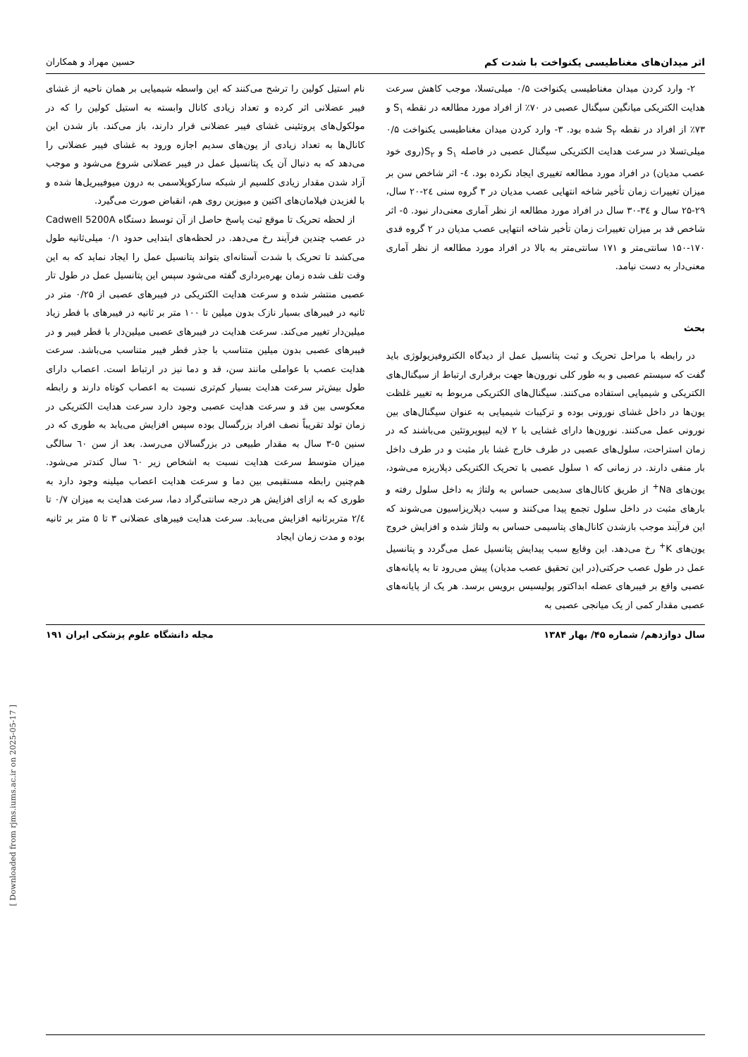اثر میدان‌های مغناطیسی یکنواخت با شدت کم حسین مهراد و همکاران
۲- وارد کردن میدان مغناطیسی یکنواخت ۰/۵ میلی‌تسلا، موجب کاهش سرعت هدایت الکتریکی میانگین سیگنال عصبی در ۷۰٪ از افراد مورد مطالعه در نقطه S<sub>۱</sub> و ۷۳٪ از افراد در نقطه S<sub>۲</sub> شده بود. ۳- وارد کردن میدان مغناطیسی یکنواخت ۰/۵ میلی‌تسلا در سرعت هدایت الکتریکی سیگنال عصبی در فاصله S<sub>۱</sub> و S<sub>۲</sub>(روی خود عصب مدیان) در افراد مورد مطالعه تغییری ایجاد نکرده بود. ٤- اثر شاخص سن بر میزان تغییرات زمان تأخیر شاخه انتهایی عصب مدیان در ۳ گروه سنی ۲٤-۲۰ سال، ۲۹-۲۵ سال و ۳٤-۳۰ سال در افراد مورد مطالعه از نظر آماری معنی‌دار نبود. ٥- اثر شاخص قد بر میزان تغییرات زمان تأخیر شاخه انتهایی عصب مدیان در ۲ گروه قدی ۱۷۰-۱۵۰ سانتی‌متر و ۱۷۱ سانتی‌متر به بالا در افراد مورد مطالعه از نظر آماری معنی‌دار به دست نیامد.
بحث
در رابطه با مراحل تحریک و ثبت پتانسیل عمل از دیدگاه الکتروفیزیولوژی باید گفت که سیستم عصبی و به طور کلی نورون‌ها جهت برقراری ارتباط از سیگنال‌های الکتریکی و شیمیایی استفاده می‌کنند. سیگنال‌های الکتریکی مربوط به تغییر غلظت یون‌ها در داخل غشای نورونی بوده و ترکیبات شیمیایی به عنوان سیگنال‌های بین نورونی عمل می‌کنند. نورون‌ها دارای غشایی با ۲ لایه لیپوپروتئین می‌باشند که در زمان استراحت، سلول‌های عصبی در طرف خارج غشا بار مثبت و در طرف داخل بار منفی دارند. در زمانی که ۱ سلول عصبی با تحریک الکتریکی دپلاریزه می‌شود، یون‌های Na<sup>+</sup> از طریق کانال‌های سدیمی حساس به ولتاژ به داخل سلول رفته و بارهای مثبت در داخل سلول تجمع پیدا می‌کنند و سبب دپلاریزاسیون می‌شوند که این فرآیند موجب بازشدن کانال‌های پتاسیمی حساس به ولتاژ شده و افزایش خروج یون‌های K<sup>+</sup> رخ می‌دهد. این وقایع سبب پیدایش پتانسیل عمل می‌گردد و پتانسیل عمل در طول عصب حرکتی(در این تحقیق عصب مدیان) پیش می‌رود تا به پایانه‌های عصبی واقع بر فیبرهای عضله ابداکتور پولیسیس برویس برسد. هر یک از پایانه‌های عصبی مقدار کمی از یک میانجی عصبی به
نام استیل کولین را ترشح می‌کنند که این واسطه شیمیایی بر همان ناحیه از غشای فیبر عضلانی اثر کرده و تعداد زیادی کانال وابسته به استیل کولین را که در مولکول‌های پروتئینی غشای فیبر عضلانی قرار دارند، باز می‌کند. باز شدن این کانال‌ها به تعداد زیادی از یون‌های سدیم اجازه ورود به غشای فیبر عضلانی را می‌دهد که به دنبال آن یک پتانسیل عمل در فیبر عضلانی شروع می‌شود و موجب آزاد شدن مقدار زیادی کلسیم از شبکه سارکوپلاسمی به درون میوفیبریل‌ها شده و با لغزیدن فیلامان‌های اکتین و میوزین روی هم، انقباض صورت می‌گیرد.
از لحظه تحریک تا موقع ثبت پاسخ حاصل از آن توسط دستگاه Cadwell 5200A در عصب چندین فرآیند رخ می‌دهد. در لحظه‌های ابتدایی حدود ۰/۱ میلی‌ثانیه طول می‌کشد تا تحریک با شدت آستانه‌ای بتواند پتانسیل عمل را ایجاد نماید که به این وقت تلف شده زمان بهره‌برداری گفته می‌شود سپس این پتانسیل عمل در طول تار عصبی منتشر شده و سرعت هدایت الکتریکی در فیبرهای عصبی از ۰/۲۵ متر در ثانیه در فیبرهای بسیار نازک بدون میلین تا ۱۰۰ متر بر ثانیه در فیبرهای با قطر زیاد میلین‌دار تغییر می‌کند. سرعت هدایت در فیبرهای عصبی میلین‌دار با قطر فیبر و در فیبرهای عصبی بدون میلین متناسب با جذر قطر فیبر متناسب می‌باشد. سرعت هدایت عصب با عواملی مانند سن، قد و دما نیز در ارتباط است. اعصاب دارای طول بیش‌تر سرعت هدایت بسیار کم‌تری نسبت به اعصاب کوتاه دارند و رابطه معکوسی بین قد و سرعت هدایت عصبی وجود دارد سرعت هدایت الکتریکی در زمان تولد تقریباً نصف افراد بزرگسال بوده سپس افزایش می‌یابد به طوری که در سنین ٥-۳ سال به مقدار طبیعی در بزرگسالان می‌رسد. بعد از سن ٦۰ سالگی میزان متوسط سرعت هدایت نسبت به اشخاص زیر ٦۰ سال کندتر می‌شود. هم‌چنین رابطه مستقیمی بین دما و سرعت هدایت اعصاب میلینه وجود دارد به طوری که به ازای افزایش هر درجه سانتی‌گراد دما، سرعت هدایت به میزان ۰/۷ تا ۲/٤ متربرثانیه افزایش می‌یابد. سرعت هدایت فیبرهای عضلانی ۳ تا ٥ متر بر ثانیه بوده و مدت زمان ایجاد
سال دوازدهم/ شماره ۴۵/ بهار ۱۳۸۴ مجله دانشگاه علوم پزشکی ایران ۱۹۱
[ Downloaded from rjms.iums.ac.ir on 2025-05-17 ]